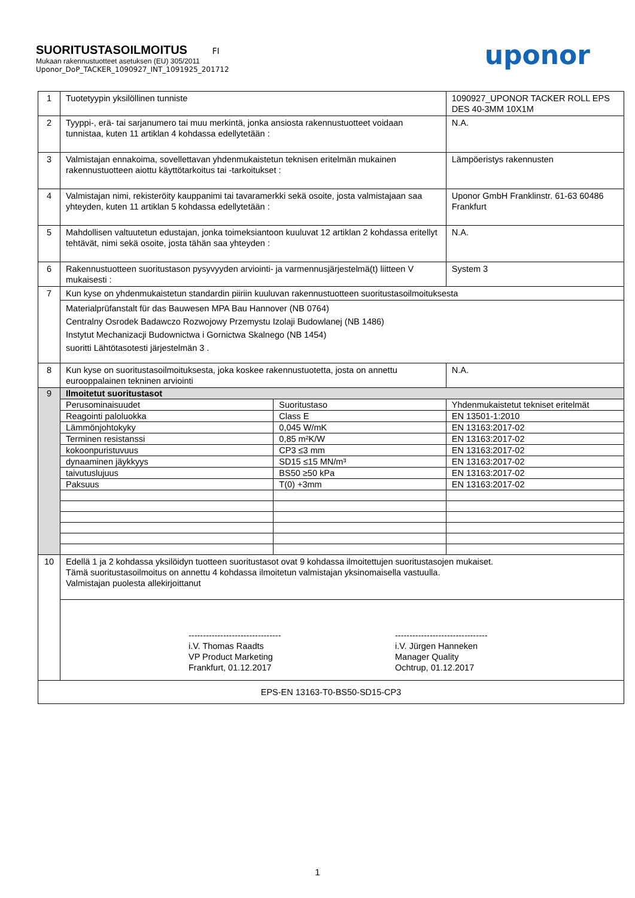SUORITUSTASOILMOITUS FI
Mukaan rakennustuotteet asetuksen (EU) 305/2011
Uponor_DoP_TACKER_1090927_INT_1091925_201712
uponor
| 1 | Tuotetyypin yksilöllinen tunniste | | 1090927_UPONOR TACKER ROLL EPS DES 40-3MM 10X1M |
| 2 | Tyyppi-, erä- tai sarjanumero tai muu merkintä, jonka ansiosta rakennustuotteet voidaan tunnistaa, kuten 11 artiklan 4 kohdassa edellytetään : | | N.A. |
| 3 | Valmistajan ennakoima, sovellettavan yhdenmukaistetun teknisen eritelmän mukainen rakennustuotteen aiottu käyttötarkoitus tai -tarkoitukset : | | Lämpöeristys rakennusten |
| 4 | Valmistajan nimi, rekisteröity kauppanimi tai tavaramerkki sekä osoite, josta valmistajaan saa yhteyden, kuten 11 artiklan 5 kohdassa edellytetään : | | Uponor GmbH Franklinstr. 61-63 60486 Frankfurt |
| 5 | Mahdollisen valtuutetun edustajan, jonka toimeksiantoon kuuluvat 12 artiklan 2 kohdassa eritellyt tehtävät, nimi sekä osoite, josta tähän saa yhteyden : | | N.A. |
| 6 | Rakennustuotteen suoritustason pysyvyyden arviointi- ja varmennusjärjestelmä(t) liitteen V mukaisesti : | | System 3 |
| 7 | Kun kyse on yhdenmukaistetun standardin piiriin kuuluvan rakennustuotteen suoritustasoilmoituksesta | | |
| | Materialprüfanstalt für das Bauwesen MPA Bau Hannover (NB 0764) Centralny Osrodek Badawczo Rozwojowy Przemystu Izolaji Budowlanej (NB 1486) Instytut Mechanizacji Budownictwa i Gornictwa Skalnego (NB 1454) suoritti Lähtötasotesti järjestelmän 3 . | | |
| 8 | Kun kyse on suoritustasoilmoituksesta, joka koskee rakennustuotetta, josta on annettu eurooppalainen tekninen arviointi | | N.A. |
| 9 | Ilmoitetut suoritustasot | | |
| | Perusominaisuudet | Suoritustaso | Yhdenmukaistetut tekniset eritelmät |
| | Reagointi paloluokka | Class E | EN 13501-1:2010 |
| | Lämmönjohtokyky | 0,045 W/mK | EN 13163:2017-02 |
| | Terminen resistanssi | 0,85 m²K/W | EN 13163:2017-02 |
| | kokoonpuristuvuus | CP3 ≤3 mm | EN 13163:2017-02 |
| | dynaaminen jäykkyys | SD15 ≤15 MN/m³ | EN 13163:2017-02 |
| | taivutuslujuus | BS50 ≥50 kPa | EN 13163:2017-02 |
| | Paksuus | T(0) +3mm | EN 13163:2017-02 |
| 10 | Edellä 1 ja 2 kohdassa yksilöidyn tuotteen suoritustasot ovat 9 kohdassa ilmoitettujen suoritustasojen mukaiset. Tämä suoritustasoilmoitus on annettu 4 kohdassa ilmoitetun valmistajan yksinomaisella vastuulla. Valmistajan puolesta allekirjoittanut | | |
| | -------------------------------- i.V. Thomas Raadts VP Product Marketing Frankfurt, 01.12.2017 -------------------------------- i.V. Jürgen Hanneken Manager Quality Ochtrup, 01.12.2017 | | |
| EPS-EN 13163-T0-BS50-SD15-CP3 | | | |
1